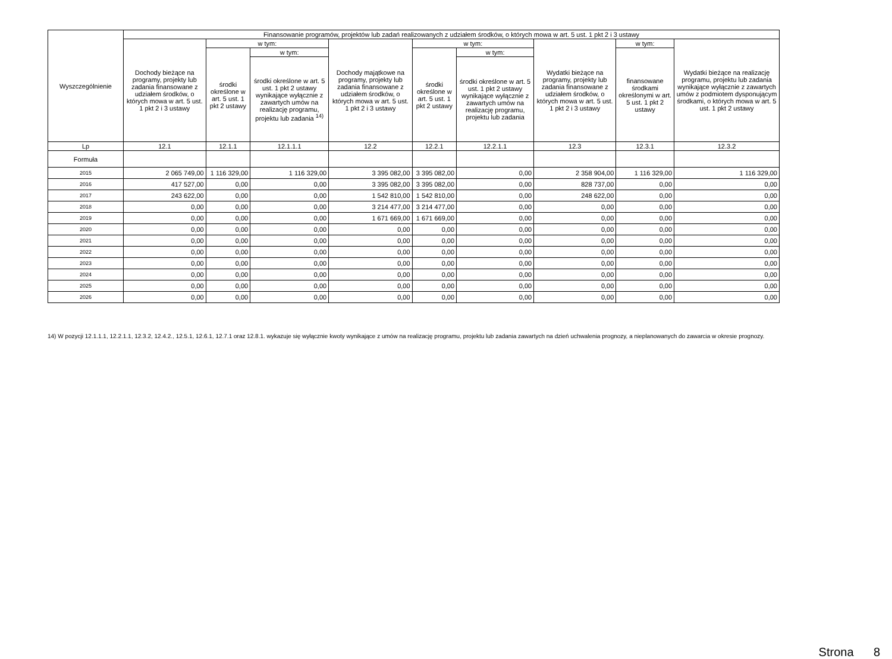| Wyszczególnienie | Finansowanie programów, projektów lub zadań realizowanych z udziałem środków, o których mowa w art. 5 ust. 1 pkt 2 i 3 ustawy | | | | | | | | |
| --- | --- | --- | --- | --- | --- | --- | --- | --- | --- |
| | Dochody bieżące na programy, projekty lub zadania finansowane z udziałem środków, o których mowa w art. 5 ust. 1 pkt 2 i 3 ustawy | w tym: | | Dochody majątkowe na programy, projekty lub zadania finansowane z udziałem środków, o których mowa w art. 5 ust. 1 pkt 2 i 3 ustawy | w tym: | | Wydatki bieżące na programy, projekty lub zadania finansowane z udziałem środków, o których mowa w art. 5 ust. 1 pkt 2 i 3 ustawy | w tym: | Wydatki bieżące na realizację programu, projektu lub zadania wynikające wyłącznie z zawartych umów z podmiotem dysponującym środkami, o których mowa w art. 5 ust. 1 pkt 2 ustawy |
| | | środki określone w art. 5 ust. 1 pkt 2 ustawy | w tym: | | środki określone w art. 5 ust. 1 pkt 2 ustawy | w tym: | | finansowane środkami określonymi w art. 5 ust. 1 pkt 2 ustawy | |
| | | | środki określone w art. 5 ust. 1 pkt 2 ustawy wynikające wyłącznie z zawartych umów na realizację programu, projektu lub zadania <sup>14)</sup> | | | środki określone w art. 5 ust. 1 pkt 2 ustawy wynikające wyłącznie z zawartych umów na realizację programu, projektu lub zadania | | | |
| Lp | 12.1 | 12.1.1 | 12.1.1.1 | 12.2 | 12.2.1 | 12.2.1.1 | 12.3 | 12.3.1 | 12.3.2 |
| Formuła | | | | | | | | | |
| 2015 | 2 065 749,00 | 1 116 329,00 | 1 116 329,00 | 3 395 082,00 | 3 395 082,00 | 0,00 | 2 358 904,00 | 1 116 329,00 | 1 116 329,00 |
| 2016 | 417 527,00 | 0,00 | 0,00 | 3 395 082,00 | 3 395 082,00 | 0,00 | 828 737,00 | 0,00 | 0,00 |
| 2017 | 243 622,00 | 0,00 | 0,00 | 1 542 810,00 | 1 542 810,00 | 0,00 | 248 622,00 | 0,00 | 0,00 |
| 2018 | 0,00 | 0,00 | 0,00 | 3 214 477,00 | 3 214 477,00 | 0,00 | 0,00 | 0,00 | 0,00 |
| 2019 | 0,00 | 0,00 | 0,00 | 1 671 669,00 | 1 671 669,00 | 0,00 | 0,00 | 0,00 | 0,00 |
| 2020 | 0,00 | 0,00 | 0,00 | 0,00 | 0,00 | 0,00 | 0,00 | 0,00 | 0,00 |
| 2021 | 0,00 | 0,00 | 0,00 | 0,00 | 0,00 | 0,00 | 0,00 | 0,00 | 0,00 |
| 2022 | 0,00 | 0,00 | 0,00 | 0,00 | 0,00 | 0,00 | 0,00 | 0,00 | 0,00 |
| 2023 | 0,00 | 0,00 | 0,00 | 0,00 | 0,00 | 0,00 | 0,00 | 0,00 | 0,00 |
| 2024 | 0,00 | 0,00 | 0,00 | 0,00 | 0,00 | 0,00 | 0,00 | 0,00 | 0,00 |
| 2025 | 0,00 | 0,00 | 0,00 | 0,00 | 0,00 | 0,00 | 0,00 | 0,00 | 0,00 |
| 2026 | 0,00 | 0,00 | 0,00 | 0,00 | 0,00 | 0,00 | 0,00 | 0,00 | 0,00 |
14) W pozycji 12.1.1.1, 12.2.1.1, 12.3.2, 12.4.2., 12.5.1, 12.6.1, 12.7.1 oraz 12.8.1. wykazuje się wyłącznie kwoty wynikające z umów na realizację programu, projektu lub zadania zawartych na dzień uchwalenia prognozy, a nieplanowanych do zawarcia w okresie prognozy.
Strona 8